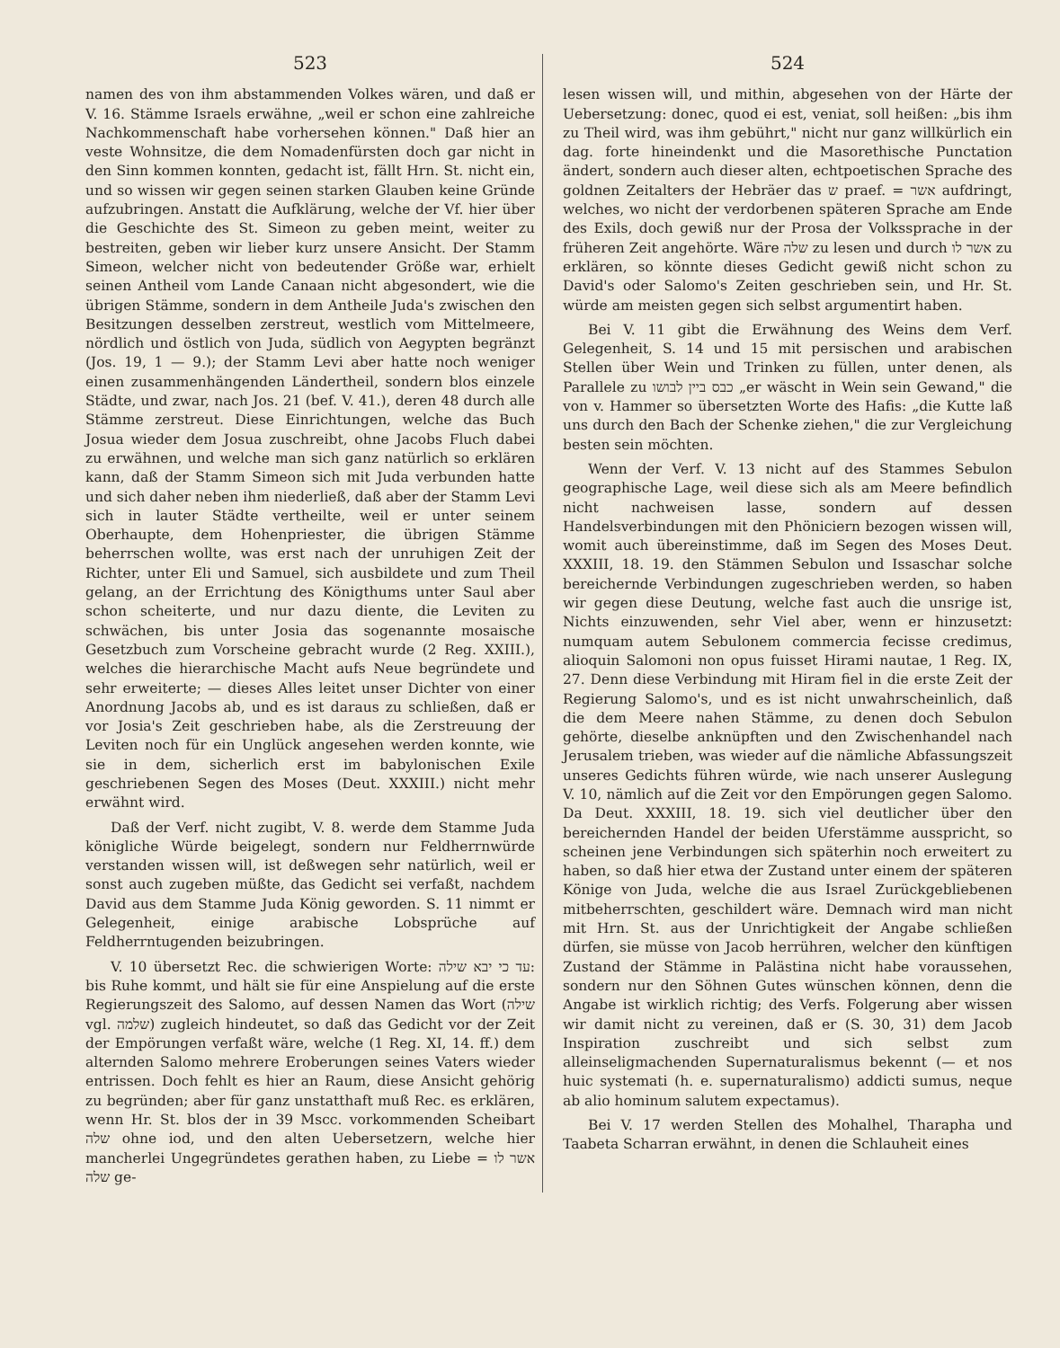523
namen des von ihm abstammenden Volkes wären, und daß er V. 16. Stämme Israels erwähne, „weil er schon eine zahlreiche Nachkommenschaft habe vorhersehen können." Daß hier an veste Wohnsitze, die dem Nomadenfürsten doch gar nicht in den Sinn kommen konnten, gedacht ist, fällt Hrn. St. nicht ein, und so wissen wir gegen seinen starken Glauben keine Gründe aufzubringen. Anstatt die Aufklärung, welche der Vf. hier über die Geschichte des St. Simeon zu geben meint, weiter zu bestreiten, geben wir lieber kurz unsere Ansicht. Der Stamm Simeon, welcher nicht von bedeutender Größe war, erhielt seinen Antheil vom Lande Canaan nicht abgesondert, wie die übrigen Stämme, sondern in dem Antheile Juda's zwischen den Besitzungen desselben zerstreut, westlich vom Mittelmeere, nördlich und östlich von Juda, südlich von Aegypten begränzt (Jos. 19, 1 — 9.); der Stamm Levi aber hatte noch weniger einen zusammenhängenden Ländertheil, sondern blos einzele Städte, und zwar, nach Jos. 21 (bef. V. 41.), deren 48 durch alle Stämme zerstreut. Diese Einrichtungen, welche das Buch Josua wieder dem Josua zuschreibt, ohne Jacobs Fluch dabei zu erwähnen, und welche man sich ganz natürlich so erklären kann, daß der Stamm Simeon sich mit Juda verbunden hatte und sich daher neben ihm niederließ, daß aber der Stamm Levi sich in lauter Städte vertheilte, weil er unter seinem Oberhaupte, dem Hohenpriester, die übrigen Stämme beherrschen wollte, was erst nach der unruhigen Zeit der Richter, unter Eli und Samuel, sich ausbildete und zum Theil gelang, an der Errichtung des Königthums unter Saul aber schon scheiterte, und nur dazu diente, die Leviten zu schwächen, bis unter Josia das sogenannte mosaische Gesetzbuch zum Vorscheine gebracht wurde (2 Reg. XXIII.), welches die hierarchische Macht aufs Neue begründete und sehr erweiterte; — dieses Alles leitet unser Dichter von einer Anordnung Jacobs ab, und es ist daraus zu schließen, daß er vor Josia's Zeit geschrieben habe, als die Zerstreuung der Leviten noch für ein Unglück angesehen werden konnte, wie sie in dem, sicherlich erst im babylonischen Exile geschriebenen Segen des Moses (Deut. XXXIII.) nicht mehr erwähnt wird.
Daß der Verf. nicht zugibt, V. 8. werde dem Stamme Juda königliche Würde beigelegt, sondern nur Feldherrnwürde verstanden wissen will, ist deßwegen sehr natürlich, weil er sonst auch zugeben müßte, das Gedicht sei verfaßt, nachdem David aus dem Stamme Juda König geworden. S. 11 nimmt er Gelegenheit, einige arabische Lobsprüche auf Feldherrntugenden beizubringen.
V. 10 übersetzt Rec. die schwierigen Worte: עד כי יבא שילה: bis Ruhe kommt, und hält sie für eine Anspielung auf die erste Regierungszeit des Salomo, auf dessen Namen das Wort (שילה vgl. שלמה) zugleich hindeutet, so daß das Gedicht vor der Zeit der Empörungen verfaßt wäre, welche (1 Reg. XI, 14. ff.) dem alternden Salomo mehrere Eroberungen seines Vaters wieder entrissen. Doch fehlt es hier an Raum, diese Ansicht gehörig zu begründen; aber für ganz unstatthaft muß Rec. es erklären, wenn Hr. St. blos der in 39 Mscc. vorkommenden Scheibart שלה ohne iod, und den alten Uebersetzern, welche hier mancherlei Ungegründetes gerathen haben, zu Liebe אשר לו = שלה ge-
524
lesen wissen will, und mithin, abgesehen von der Härte der Uebersetzung: donec, quod ei est, veniat, soll heißen: „bis ihm zu Theil wird, was ihm gebührt," nicht nur ganz willkürlich ein dag. forte hineindenkt und die Masorethische Punctation ändert, sondern auch dieser alten, echtpoetischen Sprache des goldnen Zeitalters der Hebräer das ש praef. = אשר aufdringt, welches, wo nicht der verdorbenen späteren Sprache am Ende des Exils, doch gewiß nur der Prosa der Volkssprache in der früheren Zeit angehörte. Wäre שלה zu lesen und durch אשר לו zu erklären, so könnte dieses Gedicht gewiß nicht schon zu David's oder Salomo's Zeiten geschrieben sein, und Hr. St. würde am meisten gegen sich selbst argumentirt haben.
Bei V. 11 gibt die Erwähnung des Weins dem Verf. Gelegenheit, S. 14 und 15 mit persischen und arabischen Stellen über Wein und Trinken zu füllen, unter denen, als Parallele zu כבס ביין לבושו „er wäscht in Wein sein Gewand," die von v. Hammer so übersetzten Worte des Hafis: „die Kutte laß uns durch den Bach der Schenke ziehen," die zur Vergleichung besten sein möchten.
Wenn der Verf. V. 13 nicht auf des Stammes Sebulon geographische Lage, weil diese sich als am Meere befindlich nicht nachweisen lasse, sondern auf dessen Handelsverbindungen mit den Phöniciern bezogen wissen will, womit auch übereinstimme, daß im Segen des Moses Deut. XXXIII, 18. 19. den Stämmen Sebulon und Issaschar solche bereichernde Verbindungen zugeschrieben werden, so haben wir gegen diese Deutung, welche fast auch die unsrige ist, Nichts einzuwenden, sehr Viel aber, wenn er hinzusetzt: numquam autem Sebulonem commercia fecisse credimus, alioquin Salomoni non opus fuisset Hirami nautae, 1 Reg. IX, 27. Denn diese Verbindung mit Hiram fiel in die erste Zeit der Regierung Salomo's, und es ist nicht unwahrscheinlich, daß die dem Meere nahen Stämme, zu denen doch Sebulon gehörte, dieselbe anknüpften und den Zwischenhandel nach Jerusalem trieben, was wieder auf die nämliche Abfassungszeit unseres Gedichts führen würde, wie nach unserer Auslegung V. 10, nämlich auf die Zeit vor den Empörungen gegen Salomo. Da Deut. XXXIII, 18. 19. sich viel deutlicher über den bereichernden Handel der beiden Uferstämme ausspricht, so scheinen jene Verbindungen sich späterhin noch erweitert zu haben, so daß hier etwa der Zustand unter einem der späteren Könige von Juda, welche die aus Israel Zurückgebliebenen mitbeherrschten, geschildert wäre. Demnach wird man nicht mit Hrn. St. aus der Unrichtigkeit der Angabe schließen dürfen, sie müsse von Jacob herrühren, welcher den künftigen Zustand der Stämme in Palästina nicht habe voraussehen, sondern nur den Söhnen Gutes wünschen können, denn die Angabe ist wirklich richtig; des Verfs. Folgerung aber wissen wir damit nicht zu vereinen, daß er (S. 30, 31) dem Jacob Inspiration zuschreibt und sich selbst zum alleinseligmachenden Supernaturalismus bekennt (— et nos huic systemati (h. e. supernaturalismo) addicti sumus, neque ab alio hominum salutem expectamus).
Bei V. 17 werden Stellen des Mohalhel, Tharapha und Taabeta Scharran erwähnt, in denen die Schlauheit eines